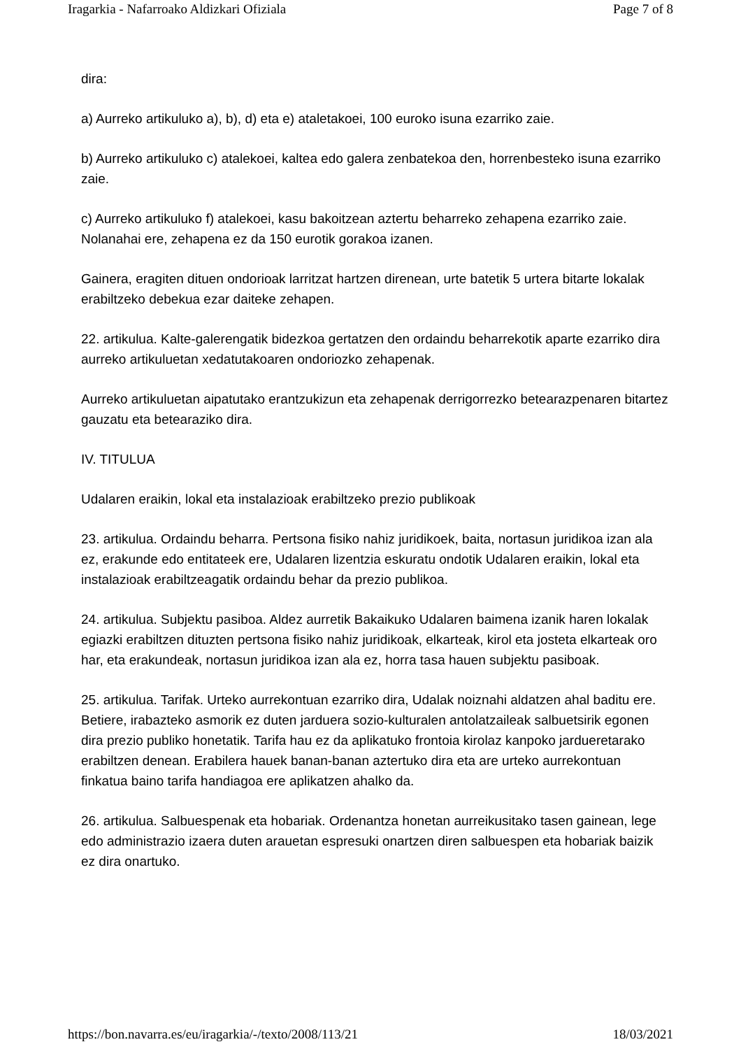Iragarkia - Nafarroako Aldizkari Ofiziala Page 7 of 8
dira:
a) Aurreko artikuluko a), b), d) eta e) ataletakoei, 100 euroko isuna ezarriko zaie.
b) Aurreko artikuluko c) atalekoei, kaltea edo galera zenbatekoa den, horrenbesteko isuna ezarriko zaie.
c) Aurreko artikuluko f) atalekoei, kasu bakoitzean aztertu beharreko zehapena ezarriko zaie. Nolanahai ere, zehapena ez da 150 eurotik gorakoa izanen.
Gainera, eragiten dituen ondorioak larritzat hartzen direnean, urte batetik 5 urtera bitarte lokalak erabiltzeko debekua ezar daiteke zehapen.
22. artikulua. Kalte-galerengatik bidezkoa gertatzen den ordaindu beharrekotik aparte ezarriko dira aurreko artikuluetan xedatutakoaren ondoriozko zehapenak.
Aurreko artikuluetan aipatutako erantzukizun eta zehapenak derrigorrezko betearazpenaren bitartez gauzatu eta betearaziko dira.
IV. TITULUA
Udalaren eraikin, lokal eta instalazioak erabiltzeko prezio publikoak
23. artikulua. Ordaindu beharra. Pertsona fisiko nahiz juridikoek, baita, nortasun juridikoa izan ala ez, erakunde edo entitateek ere, Udalaren lizentzia eskuratu ondotik Udalaren eraikin, lokal eta instalazioak erabiltzeagatik ordaindu behar da prezio publikoa.
24. artikulua. Subjektu pasiboa. Aldez aurretik Bakaikuko Udalaren baimena izanik haren lokalak egiazki erabiltzen dituzten pertsona fisiko nahiz juridikoak, elkarteak, kirol eta josteta elkarteak oro har, eta erakundeak, nortasun juridikoa izan ala ez, horra tasa hauen subjektu pasiboak.
25. artikulua. Tarifak. Urteko aurrekontuan ezarriko dira, Udalak noiznahi aldatzen ahal baditu ere. Betiere, irabazteko asmorik ez duten jarduera sozio-kulturalen antolatzaileak salbuetsirik egonen dira prezio publiko honetatik. Tarifa hau ez da aplikatuko frontoia kirolaz kanpoko jarduеretarako erabiltzen denean. Erabilera hauek banan-banan aztertuko dira eta are urteko aurrekontuan finkatua baino tarifa handiagoa ere aplikatzen ahalko da.
26. artikulua. Salbuespenak eta hobariak. Ordenantza honetan aurreikusitako tasen gainean, lege edo administrazio izaera duten arauetan espresuki onartzen diren salbuespen eta hobariak baizik ez dira onartuko.
https://bon.navarra.es/eu/iragarkia/-/texto/2008/113/21 18/03/2021